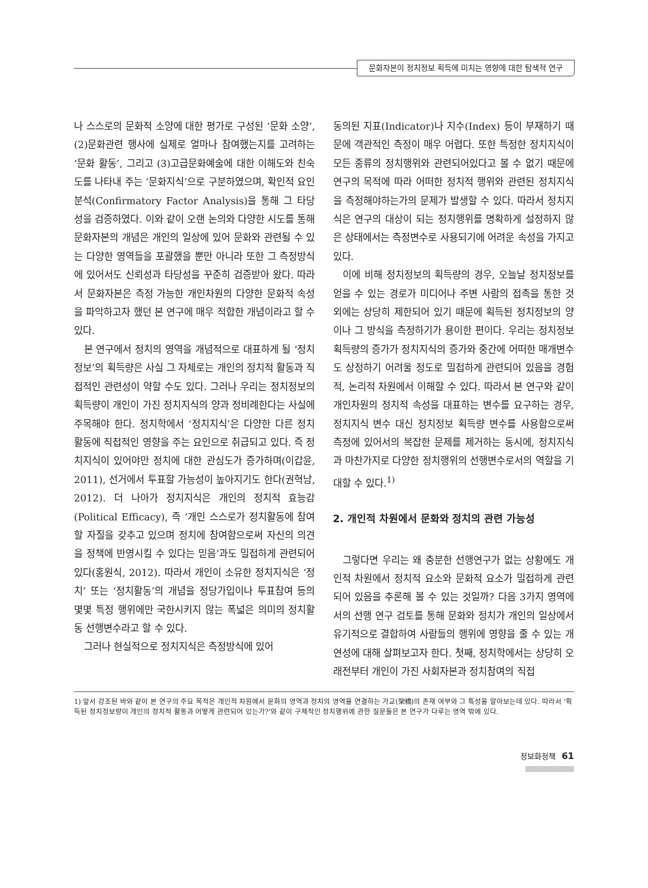문화자본이 정치정보 획득에 미치는 영향에 대한 탐색적 연구
나 스스로의 문화적 소양에 대한 평가로 구성된 ‘문화 소양’, (2)문화관련 행사에 실제로 얼마나 참여했는지를 고려하는 ‘문화 활동’, 그리고 (3)고급문화예술에 대한 이해도와 친숙도를 나타내 주는 ‘문화지식’으로 구분하였으며, 확인적 요인분석(Confirmatory Factor Analysis)을 통해 그 타당성을 검증하였다. 이와 같이 오랜 논의와 다양한 시도를 통해 문화자본의 개념은 개인의 일상에 있어 문화와 관련될 수 있는 다양한 영역들을 포괄했을 뿐만 아니라 또한 그 측정방식에 있어서도 신뢰성과 타당성을 꾸준히 검증받아 왔다. 따라서 문화자본은 측정 가능한 개인차원의 다양한 문화적 속성을 파악하고자 했던 본 연구에 매우 적합한 개념이라고 할 수 있다.
본 연구에서 정치의 영역을 개념적으로 대표하게 될 ‘정치정보’의 획득량은 사실 그 자체로는 개인의 정치적 활동과 직접적인 관련성이 약할 수도 있다. 그러나 우리는 정치정보의 획득량이 개인이 가진 정치지식의 양과 정비례한다는 사실에 주목해야 한다. 정치학에서 ‘정치지식’은 다양한 다른 정치 활동에 직접적인 영향을 주는 요인으로 취급되고 있다. 즉 정치지식이 있어야만 정치에 대한 관심도가 증가하며(이갑윤, 2011), 선거에서 투표할 가능성이 높아지기도 한다(권혁남, 2012). 더 나아가 정치지식은 개인의 정치적 효능감(Political Efficacy), 즉 ‘개인 스스로가 정치활동에 참여할 자질을 갖추고 있으며 정치에 참여함으로써 자신의 의견을 정책에 반영시킬 수 있다는 믿음’과도 밀접하게 관련되어 있다(홍원식, 2012). 따라서 개인이 소유한 정치지식은 ‘정치’ 또는 ‘정치활동’의 개념을 정당가입이나 투표참여 등의 몇몇 특정 행위에만 국한시키지 않는 폭넓은 의미의 정치활동 선행변수라고 할 수 있다.
그러나 현실적으로 정치지식은 측정방식에 있어
동의된 지표(Indicator)나 지수(Index) 등이 부재하기 때문에 객관적인 측정이 매우 어렵다. 또한 특정한 정치지식이 모든 종류의 정치행위와 관련되어있다고 볼 수 없기 때문에 연구의 목적에 따라 어떠한 정치적 행위와 관련된 정치지식을 측정해야하는가의 문제가 발생할 수 있다. 따라서 정치지식은 연구의 대상이 되는 정치행위를 명확하게 설정하지 않은 상태에서는 측정변수로 사용되기에 어려운 속성을 가지고 있다.
이에 비해 정치정보의 획득량의 경우, 오늘날 정치정보를 얻을 수 있는 경로가 미디어나 주변 사람의 접촉을 통한 것 외에는 상당히 제한되어 있기 때문에 획득된 정치정보의 양이나 그 방식을 측정하기가 용이한 편이다. 우리는 정치정보 획득량의 증가가 정치지식의 증가와 중간에 어떠한 매개변수도 상정하기 어려울 정도로 밀접하게 관련되어 있음을 경험적, 논리적 차원에서 이해할 수 있다. 따라서 본 연구와 같이 개인차원의 정치적 속성을 대표하는 변수를 요구하는 경우, 정치지식 변수 대신 정치정보 획득량 변수를 사용함으로써 측정에 있어서의 복잡한 문제를 제거하는 동시에, 정치지식과 마찬가지로 다양한 정치행위의 선행변수로서의 역할을 기대할 수 있다.<sup>1)</sup>
2. 개인적 차원에서 문화와 정치의 관련 가능성
그렇다면 우리는 왜 충분한 선행연구가 없는 상황에도 개인적 차원에서 정치적 요소와 문화적 요소가 밀접하게 관련되어 있음을 추론해 볼 수 있는 것일까? 다음 3가지 영역에서의 선행 연구 검토를 통해 문화와 정치가 개인의 일상에서 유기적으로 결합하여 사람들의 행위에 영향을 줄 수 있는 개연성에 대해 살펴보고자 한다. 첫째, 정치학에서는 상당히 오래전부터 개인이 가진 사회자본과 정치참여의 직접
1) 앞서 강조된 바와 같이 본 연구의 주요 목적은 개인적 차원에서 문화의 영역과 정치의 영역을 연결하는 가교(架橋)의 존재 여부와 그 특성을 알아보는데 있다. 따라서 ‘획득된 정치정보량이 개인의 정치적 활동과 어떻게 관련되어 있는가?’와 같이 구체적인 정치행위에 관한 질문들은 본 연구가 다루는 영역 밖에 있다.
정보화정책 61